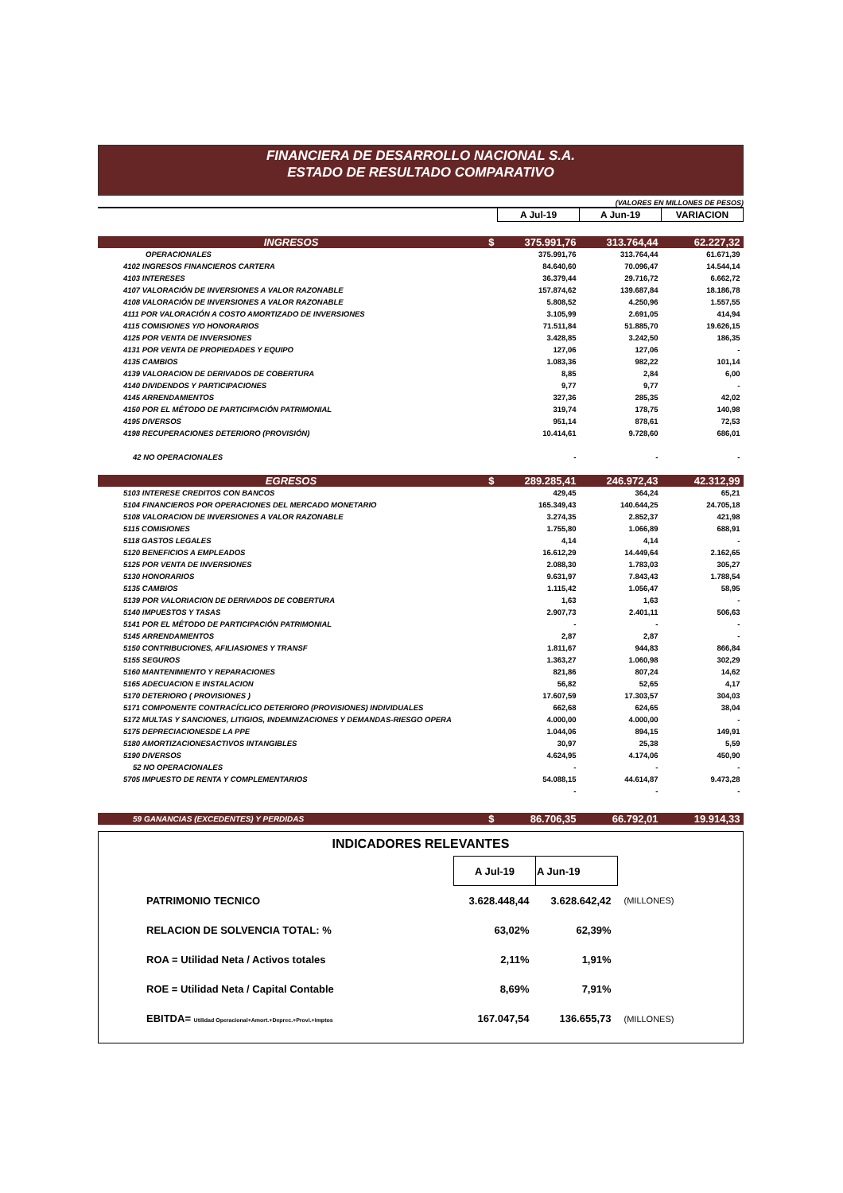FINANCIERA DE DESARROLLO NACIONAL S.A.
ESTADO DE RESULTADO COMPARATIVO
(VALORES EN MILLONES DE PESOS)
| | | A Jul-19 | A Jun-19 | VARIACION |
| INGRESOS | $ | 375.991,76 | 313.764,44 | 62.227,32 |
| OPERACIONALES | | 375.991,76 | 313.764,44 | 61.671,39 |
| 4102 INGRESOS FINANCIEROS CARTERA | | 84.640,60 | 70.096,47 | 14.544,14 |
| 4103 INTERESES | | 36.379,44 | 29.716,72 | 6.662,72 |
| 4107 VALORACIÓN DE INVERSIONES A VALOR RAZONABLE | | 157.874,62 | 139.687,84 | 18.186,78 |
| 4108 VALORACIÓN DE INVERSIONES A VALOR RAZONABLE | | 5.808,52 | 4.250,96 | 1.557,55 |
| 4111 POR VALORACIÓN A COSTO AMORTIZADO DE INVERSIONES | | 3.105,99 | 2.691,05 | 414,94 |
| 4115 COMISIONES Y/O HONORARIOS | | 71.511,84 | 51.885,70 | 19.626,15 |
| 4125 POR VENTA DE INVERSIONES | | 3.428,85 | 3.242,50 | 186,35 |
| 4131 POR VENTA DE PROPIEDADES Y EQUIPO | | 127,06 | 127,06 | - |
| 4135 CAMBIOS | | 1.083,36 | 982,22 | 101,14 |
| 4139 VALORACION DE DERIVADOS DE COBERTURA | | 8,85 | 2,84 | 6,00 |
| 4140 DIVIDENDOS Y PARTICIPACIONES | | 9,77 | 9,77 | - |
| 4145 ARRENDAMIENTOS | | 327,36 | 285,35 | 42,02 |
| 4150 POR EL MÉTODO DE PARTICIPACIÓN PATRIMONIAL | | 319,74 | 178,75 | 140,98 |
| 4195 DIVERSOS | | 951,14 | 878,61 | 72,53 |
| 4198 RECUPERACIONES DETERIORO (PROVISIÓN) | | 10.414,61 | 9.728,60 | 686,01 |
| 42 NO OPERACIONALES | | - | - | - |
| EGRESOS | $ | 289.285,41 | 246.972,43 | 42.312,99 |
| 5103 INTERESE CREDITOS CON BANCOS | | 429,45 | 364,24 | 65,21 |
| 5104 FINANCIEROS POR OPERACIONES DEL MERCADO MONETARIO | | 165.349,43 | 140.644,25 | 24.705,18 |
| 5108 VALORACION DE INVERSIONES A VALOR RAZONABLE | | 3.274,35 | 2.852,37 | 421,98 |
| 5115 COMISIONES | | 1.755,80 | 1.066,89 | 688,91 |
| 5118 GASTOS LEGALES | | 4,14 | 4,14 | - |
| 5120 BENEFICIOS A EMPLEADOS | | 16.612,29 | 14.449,64 | 2.162,65 |
| 5125 POR VENTA DE INVERSIONES | | 2.088,30 | 1.783,03 | 305,27 |
| 5130 HONORARIOS | | 9.631,97 | 7.843,43 | 1.788,54 |
| 5135 CAMBIOS | | 1.115,42 | 1.056,47 | 58,95 |
| 5139 POR VALORIACION DE DERIVADOS DE COBERTURA | | 1,63 | 1,63 | - |
| 5140 IMPUESTOS Y TASAS | | 2.907,73 | 2.401,11 | 506,63 |
| 5141 POR EL MÉTODO DE PARTICIPACIÓN PATRIMONIAL | | - | - | - |
| 5145 ARRENDAMIENTOS | | 2,87 | 2,87 | - |
| 5150 CONTRIBUCIONES, AFILIASIONES Y TRANSF | | 1.811,67 | 944,83 | 866,84 |
| 5155 SEGUROS | | 1.363,27 | 1.060,98 | 302,29 |
| 5160 MANTENIMIENTO Y REPARACIONES | | 821,86 | 807,24 | 14,62 |
| 5165 ADECUACION E INSTALACION | | 56,82 | 52,65 | 4,17 |
| 5170 DETERIORO ( PROVISIONES ) | | 17.607,59 | 17.303,57 | 304,03 |
| 5171 COMPONENTE CONTRACÍCLICO DETERIORO (PROVISIONES) INDIVIDUALES | | 662,68 | 624,65 | 38,04 |
| 5172 MULTAS Y SANCIONES, LITIGIOS, INDEMNIZACIONES Y DEMANDAS-RIESGO OPERA | | 4.000,00 | 4.000,00 | - |
| 5175 DEPRECIACIONESDE LA PPE | | 1.044,06 | 894,15 | 149,91 |
| 5180 AMORTIZACIONESACTIVOS INTANGIBLES | | 30,97 | 25,38 | 5,59 |
| 5190 DIVERSOS | | 4.624,95 | 4.174,06 | 450,90 |
| 52 NO OPERACIONALES | | - | - | - |
| 5705 IMPUESTO DE RENTA Y COMPLEMENTARIOS | | 54.088,15 | 44.614,87 | 9.473,28 |
| | | - | - | - |
| 59 GANANCIAS (EXCEDENTES) Y PERDIDAS | $ | 86.706,35 | 66.792,01 | 19.914,33 |
INDICADORES RELEVANTES
| | A Jul-19 | A Jun-19 | |
| PATRIMONIO TECNICO | 3.628.448,44 | 3.628.642,42 | (MILLONES) |
| RELACION DE SOLVENCIA TOTAL: % | 63,02% | 62,39% | |
| ROA = Utilidad Neta / Activos totales | 2,11% | 1,91% | |
| ROE = Utilidad Neta / Capital Contable | 8,69% | 7,91% | |
| EBITDA= Utilidad Operacional+Amort.+Deprec.+Provi.+Imptos | 167.047,54 | 136.655,73 | (MILLONES) |